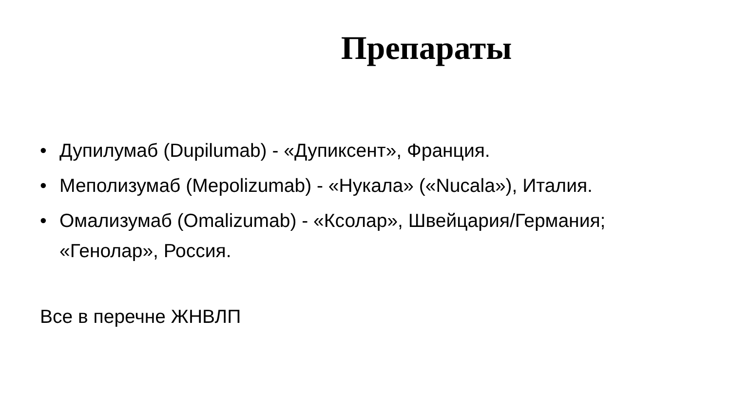Препараты
• Дупилумаб (Dupilumab) - «Дупиксент», Франция.
• Меполизумаб (Mepolizumab) - «Нукала» («Nucala»), Италия.
• Омализумаб (Omalizumab) - «Ксолар», Швейцария/Германия; «Генолар», Россия.
Все в перечне ЖНВЛП